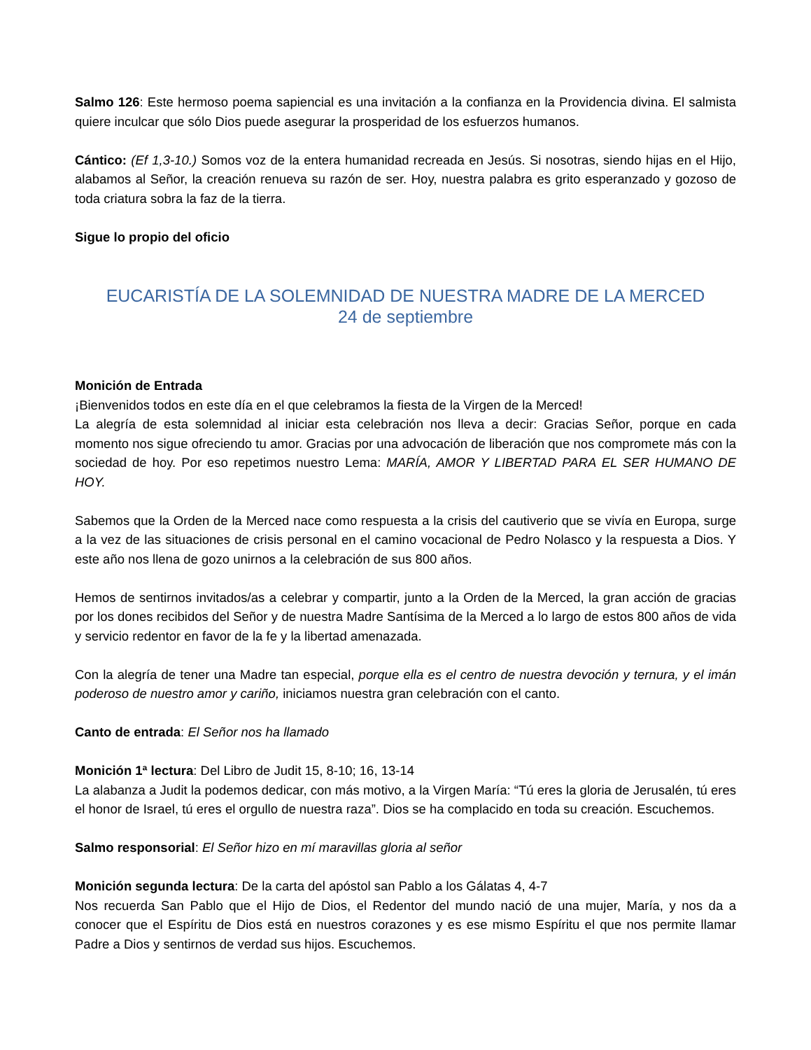Salmo 126: Este hermoso poema sapiencial es una invitación a la confianza en la Providencia divina. El salmista quiere inculcar que sólo Dios puede asegurar la prosperidad de los esfuerzos humanos.
Cántico: (Ef 1,3-10.) Somos voz de la entera humanidad recreada en Jesús. Si nosotras, siendo hijas en el Hijo, alabamos al Señor, la creación renueva su razón de ser. Hoy, nuestra palabra es grito esperanzado y gozoso de toda criatura sobra la faz de la tierra.
Sigue lo propio del oficio
EUCARISTÍA DE LA SOLEMNIDAD DE NUESTRA MADRE DE LA MERCED
24 de septiembre
Monición de Entrada
¡Bienvenidos todos en este día en el que celebramos la fiesta de la Virgen de la Merced!
La alegría de esta solemnidad al iniciar esta celebración nos lleva a decir: Gracias Señor, porque en cada momento nos sigue ofreciendo tu amor. Gracias por una advocación de liberación que nos compromete más con la sociedad de hoy. Por eso repetimos nuestro Lema: MARÍA, AMOR Y LIBERTAD PARA EL SER HUMANO DE HOY.
Sabemos que la Orden de la Merced nace como respuesta a la crisis del cautiverio que se vivía en Europa, surge a la vez de las situaciones de crisis personal en el camino vocacional de Pedro Nolasco y la respuesta a Dios. Y este año nos llena de gozo unirnos a la celebración de sus 800 años.
Hemos de sentirnos invitados/as a celebrar y compartir, junto a la Orden de la Merced, la gran acción de gracias por los dones recibidos del Señor y de nuestra Madre Santísima de la Merced a lo largo de estos 800 años de vida y servicio redentor en favor de la fe y la libertad amenazada.
Con la alegría de tener una Madre tan especial, porque ella es el centro de nuestra devoción y ternura, y el imán poderoso de nuestro amor y cariño, iniciamos nuestra gran celebración con el canto.
Canto de entrada: El Señor nos ha llamado
Monición 1ª lectura: Del Libro de Judit 15, 8-10; 16, 13-14
La alabanza a Judit la podemos dedicar, con más motivo, a la Virgen María: “Tú eres la gloria de Jerusalén, tú eres el honor de Israel, tú eres el orgullo de nuestra raza”. Dios se ha complacido en toda su creación. Escuchemos.
Salmo responsorial: El Señor hizo en mí maravillas gloria al señor
Monición segunda lectura: De la carta del apóstol san Pablo a los Gálatas 4, 4-7
Nos recuerda San Pablo que el Hijo de Dios, el Redentor del mundo nació de una mujer, María, y nos da a conocer que el Espíritu de Dios está en nuestros corazones y es ese mismo Espíritu el que nos permite llamar Padre a Dios y sentirnos de verdad sus hijos. Escuchemos.